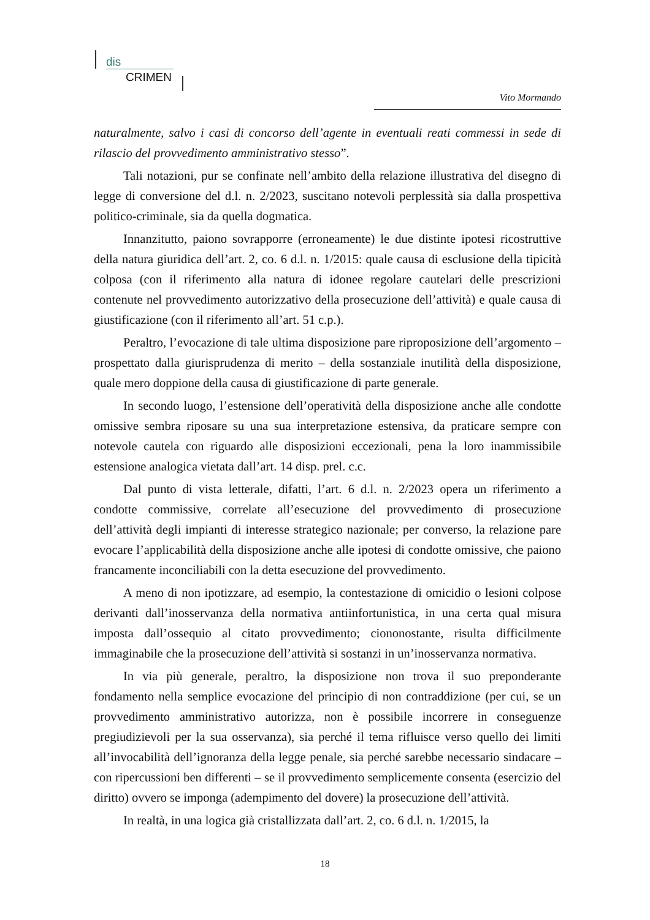dis
CRIMEN
Vito Mormando
naturalmente, salvo i casi di concorso dell’agente in eventuali reati commessi in sede di rilascio del provvedimento amministrativo stesso”.
Tali notazioni, pur se confinate nell’ambito della relazione illustrativa del disegno di legge di conversione del d.l. n. 2/2023, suscitano notevoli perplessità sia dalla prospettiva politico-criminale, sia da quella dogmatica.
Innanzitutto, paiono sovrapporre (erroneamente) le due distinte ipotesi ricostruttive della natura giuridica dell’art. 2, co. 6 d.l. n. 1/2015: quale causa di esclusione della tipicità colposa (con il riferimento alla natura di idonee regolare cautelari delle prescrizioni contenute nel provvedimento autorizzativo della prosecuzione dell’attività) e quale causa di giustificazione (con il riferimento all’art. 51 c.p.).
Peraltro, l’evocazione di tale ultima disposizione pare riproposizione dell’argomento – prospettato dalla giurisprudenza di merito – della sostanziale inutilità della disposizione, quale mero doppione della causa di giustificazione di parte generale.
In secondo luogo, l’estensione dell’operatività della disposizione anche alle condotte omissive sembra riposare su una sua interpretazione estensiva, da praticare sempre con notevole cautela con riguardo alle disposizioni eccezionali, pena la loro inammissibile estensione analogica vietata dall’art. 14 disp. prel. c.c.
Dal punto di vista letterale, difatti, l’art. 6 d.l. n. 2/2023 opera un riferimento a condotte commissive, correlate all’esecuzione del provvedimento di prosecuzione dell’attività degli impianti di interesse strategico nazionale; per converso, la relazione pare evocare l’applicabilità della disposizione anche alle ipotesi di condotte omissive, che paiono francamente inconciliabili con la detta esecuzione del provvedimento.
A meno di non ipotizzare, ad esempio, la contestazione di omicidio o lesioni colpose derivanti dall’inosservanza della normativa antiinfortunistica, in una certa qual misura imposta dall’ossequio al citato provvedimento; ciononostante, risulta difficilmente immaginabile che la prosecuzione dell’attività si sostanzi in un’inosservanza normativa.
In via più generale, peraltro, la disposizione non trova il suo preponderante fondamento nella semplice evocazione del principio di non contraddizione (per cui, se un provvedimento amministrativo autorizza, non è possibile incorrere in conseguenze pregiudizievoli per la sua osservanza), sia perché il tema rifluisce verso quello dei limiti all’invocabilità dell’ignoranza della legge penale, sia perché sarebbe necessario sindacare – con ripercussioni ben differenti – se il provvedimento semplicemente consenta (esercizio del diritto) ovvero se imponga (adempimento del dovere) la prosecuzione dell’attività.
In realtà, in una logica già cristallizzata dall’art. 2, co. 6 d.l. n. 1/2015, la
18